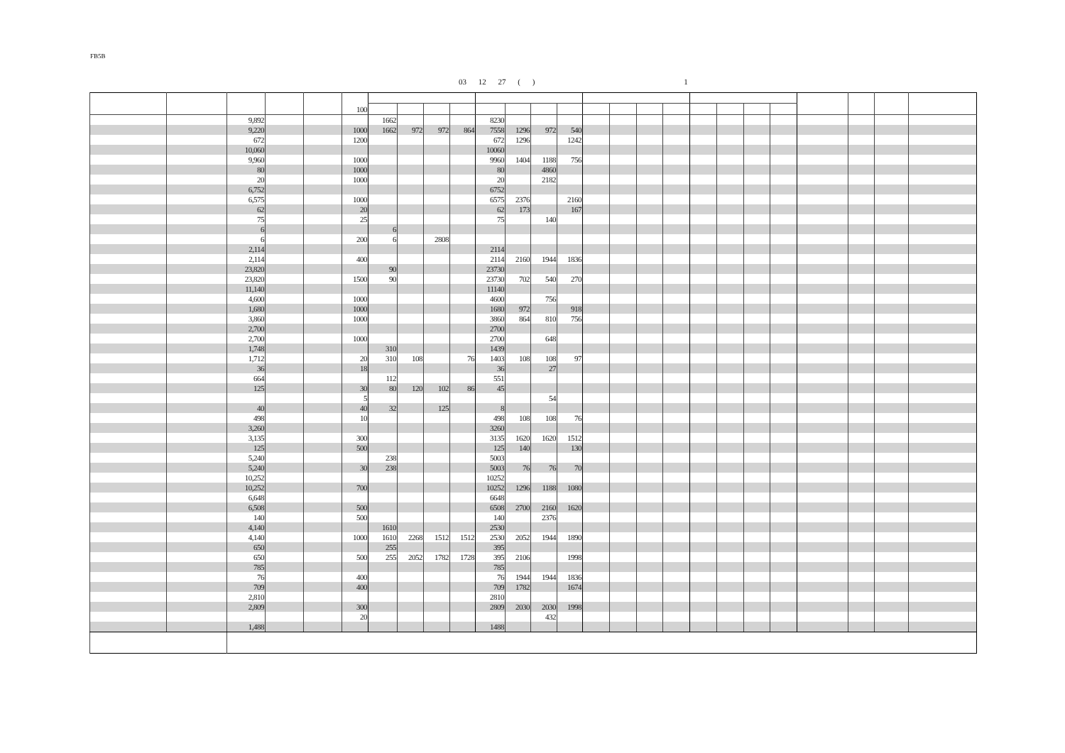FB5B
03 12 27 ( ) 1
| | | | | | 100 | | | | | | | | | | | | | | | | | | | | |
| --- | --- | --- | --- | --- | --- | --- | --- | --- | --- | --- | --- | --- | --- | --- | --- | --- | --- | --- | --- | --- | --- | --- | --- | --- | --- |
| | | 9,892 | | | | 1662 | | | | 8230 | | | | | | | | | | | | | | | |
| | | 9,220 | | | 1000 | 1662 | 972 | 972 | 864 | 7558 | 1296 | 972 | 540 | | | | | | | | | | | | |
| | | 672 | | | 1200 | | | | | 672 | 1296 | | 1242 | | | | | | | | | | | | |
| | | 10,060 | | | | | | | | 10060 | | | | | | | | | | | | | | | |
| | | 9,960 | | | 1000 | | | | | 9960 | 1404 | 1188 | 756 | | | | | | | | | | | | |
| | | 80 | | | 1000 | | | | | 80 | | 4860 | | | | | | | | | | | | | |
| | | 20 | | | 1000 | | | | | 20 | | 2182 | | | | | | | | | | | | | |
| | | 6,752 | | | | | | | | 6752 | | | | | | | | | | | | | | | |
| | | 6,575 | | | 1000 | | | | | 6575 | 2376 | | 2160 | | | | | | | | | | | | |
| | | 62 | | | 20 | | | | | 62 | 173 | | 167 | | | | | | | | | | | | |
| | | 75 | | | 25 | | | | | 75 | | 140 | | | | | | | | | | | | | |
| | | 6 | | | | 6 | | | | | | | | | | | | | | | | | | | |
| | | 6 | | | 200 | 6 | | 2808 | | | | | | | | | | | | | | | | | |
| | | 2,114 | | | | | | | | 2114 | | | | | | | | | | | | | | | |
| | | 2,114 | | | 400 | | | | | 2114 | 2160 | 1944 | 1836 | | | | | | | | | | | | |
| | | 23,820 | | | | 90 | | | | 23730 | | | | | | | | | | | | | | | |
| | | 23,820 | | | 1500 | 90 | | | | 23730 | 702 | 540 | 270 | | | | | | | | | | | | |
| | | 11,140 | | | | | | | | 11140 | | | | | | | | | | | | | | | |
| | | 4,600 | | | 1000 | | | | | 4600 | | 756 | | | | | | | | | | | | | |
| | | 1,680 | | | 1000 | | | | | 1680 | 972 | | 918 | | | | | | | | | | | | |
| | | 3,860 | | | 1000 | | | | | 3860 | 864 | 810 | 756 | | | | | | | | | | | | |
| | | 2,700 | | | | | | | | 2700 | | | | | | | | | | | | | | | |
| | | 2,700 | | | 1000 | | | | | 2700 | | 648 | | | | | | | | | | | | | |
| | | 1,748 | | | | 310 | | | | 1439 | | | | | | | | | | | | | | | |
| | | 1,712 | | | 20 | 310 | 108 | | 76 | 1403 | 108 | 108 | 97 | | | | | | | | | | | | |
| | | 36 | | | 18 | | | | | 36 | | 27 | | | | | | | | | | | | | |
| | | 664 | | | | 112 | | | | 551 | | | | | | | | | | | | | | | |
| | | 125 | | | 30 | 80 | 120 | 102 | 86 | 45 | | | | | | | | | | | | | | | |
| | | | | | 5 | | | | | | | 54 | | | | | | | | | | | | | |
| | | 40 | | | 40 | 32 | | 125 | | 8 | | | | | | | | | | | | | | | |
| | | 498 | | | 10 | | | | | 498 | 108 | 108 | 76 | | | | | | | | | | | | |
| | | 3,260 | | | | | | | | 3260 | | | | | | | | | | | | | | | |
| | | 3,135 | | | 300 | | | | | 3135 | 1620 | 1620 | 1512 | | | | | | | | | | | | |
| | | 125 | | | 500 | | | | | 125 | 140 | | 130 | | | | | | | | | | | | |
| | | 5,240 | | | | 238 | | | | 5003 | | | | | | | | | | | | | | | |
| | | 5,240 | | | 30 | 238 | | | | 5003 | 76 | 76 | 70 | | | | | | | | | | | | |
| | | 10,252 | | | | | | | | 10252 | | | | | | | | | | | | | | | |
| | | 10,252 | | | 700 | | | | | 10252 | 1296 | 1188 | 1080 | | | | | | | | | | | | |
| | | 6,648 | | | | | | | | 6648 | | | | | | | | | | | | | | | |
| | | 6,508 | | | 500 | | | | | 6508 | 2700 | 2160 | 1620 | | | | | | | | | | | | |
| | | 140 | | | 500 | | | | | 140 | | 2376 | | | | | | | | | | | | | |
| | | 4,140 | | | | 1610 | | | | 2530 | | | | | | | | | | | | | | | |
| | | 4,140 | | | 1000 | 1610 | 2268 | 1512 | 1512 | 2530 | 2052 | 1944 | 1890 | | | | | | | | | | | | |
| | | 650 | | | | 255 | | | | 395 | | | | | | | | | | | | | | | |
| | | 650 | | | 500 | 255 | 2052 | 1782 | 1728 | 395 | 2106 | | 1998 | | | | | | | | | | | | |
| | | 785 | | | | | | | | 785 | | | | | | | | | | | | | | | |
| | | 76 | | | 400 | | | | | 76 | 1944 | 1944 | 1836 | | | | | | | | | | | | |
| | | 709 | | | 400 | | | | | 709 | 1782 | | 1674 | | | | | | | | | | | | |
| | | 2,810 | | | | | | | | 2810 | | | | | | | | | | | | | | | |
| | | 2,809 | | | 300 | | | | | 2809 | 2030 | 2030 | 1998 | | | | | | | | | | | | |
| | | | | | 20 | | | | | | | 432 | | | | | | | | | | | | | |
| | | 1,488 | | | | | | | | 1488 | | | | | | | | | | | | | | | |